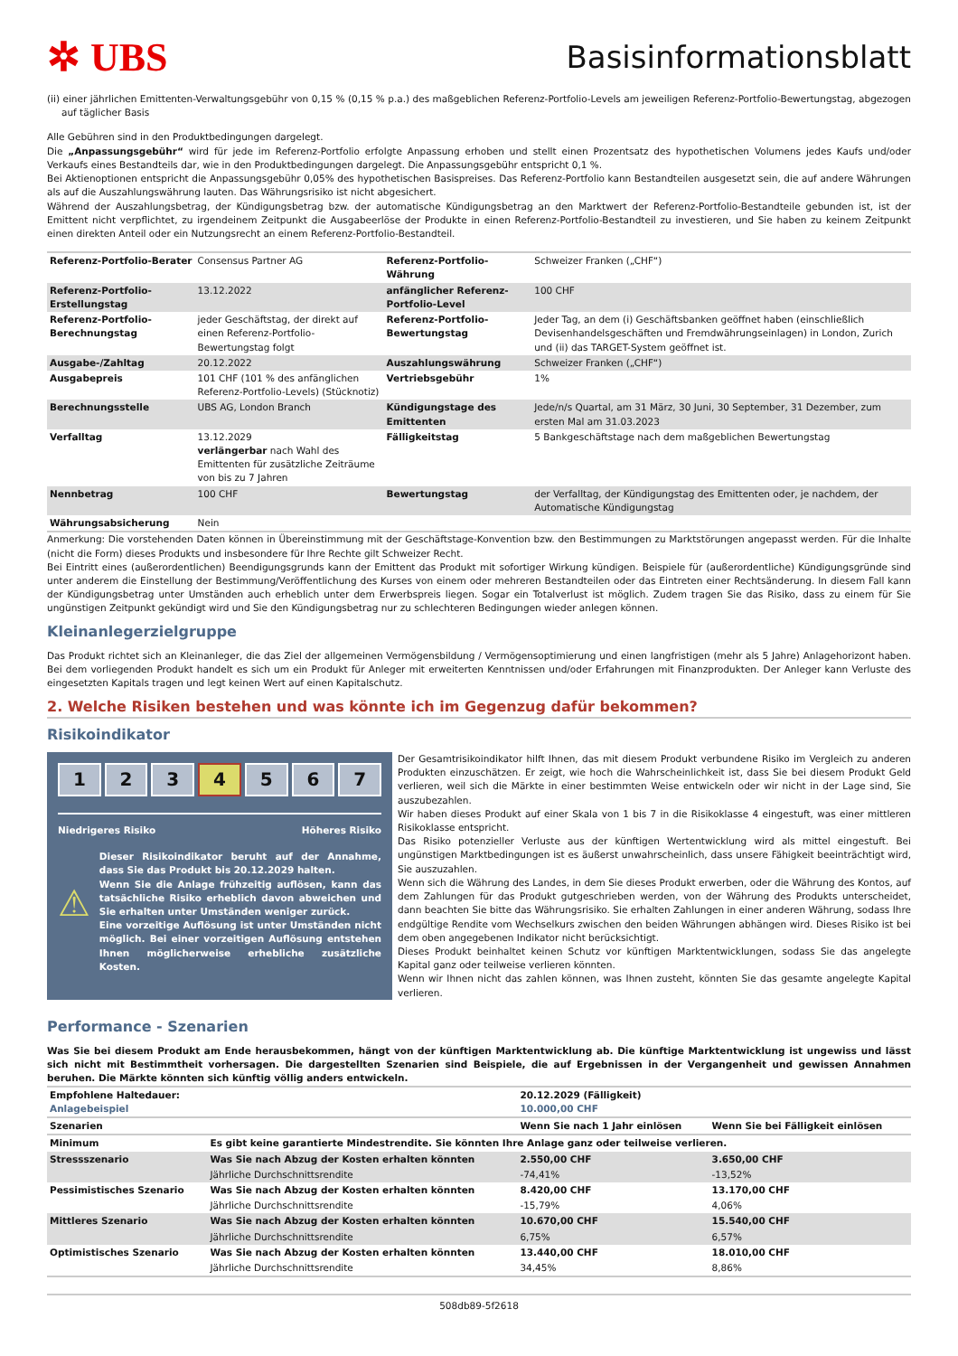✲ UBS
Basisinformationsblatt
(ii) einer jährlichen Emittenten-Verwaltungsgebühr von 0,15 % (0,15 % p.a.) des maßgeblichen Referenz-Portfolio-Levels am jeweiligen Referenz-Portfolio-Bewertungstag, abgezogen auf täglicher Basis
Alle Gebühren sind in den Produktbedingungen dargelegt.
Die „Anpassungsgebühr“ wird für jede im Referenz-Portfolio erfolgte Anpassung erhoben und stellt einen Prozentsatz des hypothetischen Volumens jedes Kaufs und/oder Verkaufs eines Bestandteils dar, wie in den Produktbedingungen dargelegt. Die Anpassungsgebühr entspricht 0,1 %.
Bei Aktienoptionen entspricht die Anpassungsgebühr 0,05% des hypothetischen Basispreises. Das Referenz-Portfolio kann Bestandteilen ausgesetzt sein, die auf andere Währungen als auf die Auszahlungswährung lauten. Das Währungsrisiko ist nicht abgesichert.
Während der Auszahlungsbetrag, der Kündigungsbetrag bzw. der automatische Kündigungsbetrag an den Marktwert der Referenz-Portfolio-Bestandteile gebunden ist, ist der Emittent nicht verpflichtet, zu irgendeinem Zeitpunkt die Ausgabeerlöse der Produkte in einen Referenz-Portfolio-Bestandteil zu investieren, und Sie haben zu keinem Zeitpunkt einen direkten Anteil oder ein Nutzungsrecht an einem Referenz-Portfolio-Bestandteil.
| Referenz-Portfolio-Berater | Consensus Partner AG | Referenz-Portfolio-Währung | Schweizer Franken („CHF“) |
| Referenz-Portfolio-Erstellungstag | 13.12.2022 | anfänglicher Referenz-Portfolio-Level | 100 CHF |
| Referenz-Portfolio-Berechnungstag | jeder Geschäftstag, der direkt auf einen Referenz-Portfolio-Bewertungstag folgt | Referenz-Portfolio-Bewertungstag | Jeder Tag, an dem (i) Geschäftsbanken geöffnet haben (einschließlich Devisenhandelsgeschäften und Fremdwährungseinlagen) in London, Zurich und (ii) das TARGET-System geöffnet ist. |
| Ausgabe-/Zahltag | 20.12.2022 | Auszahlungswährung | Schweizer Franken („CHF“) |
| Ausgabepreis | 101 CHF (101 % des anfänglichen Referenz-Portfolio-Levels) (Stücknotiz) | Vertriebsgebühr | 1% |
| Berechnungsstelle | UBS AG, London Branch | Kündigungstage des Emittenten | Jede/n/s Quartal, am 31 März, 30 Juni, 30 September, 31 Dezember, zum ersten Mal am 31.03.2023 |
| Verfalltag | 13.12.2029 verlängerbar nach Wahl des Emittenten für zusätzliche Zeiträume von bis zu 7 Jahren | Fälligkeitstag | 5 Bankgeschäftstage nach dem maßgeblichen Bewertungstag |
| Nennbetrag | 100 CHF | Bewertungstag | der Verfalltag, der Kündigungstag des Emittenten oder, je nachdem, der Automatische Kündigungstag |
| Währungsabsicherung | Nein | | |
Anmerkung: Die vorstehenden Daten können in Übereinstimmung mit der Geschäftstage-Konvention bzw. den Bestimmungen zu Marktstörungen angepasst werden. Für die Inhalte (nicht die Form) dieses Produkts und insbesondere für Ihre Rechte gilt Schweizer Recht.
Bei Eintritt eines (außerordentlichen) Beendigungsgrunds kann der Emittent das Produkt mit sofortiger Wirkung kündigen. Beispiele für (außerordentliche) Kündigungsgründe sind unter anderem die Einstellung der Bestimmung/Veröffentlichung des Kurses von einem oder mehreren Bestandteilen oder das Eintreten einer Rechtsänderung. In diesem Fall kann der Kündigungsbetrag unter Umständen auch erheblich unter dem Erwerbspreis liegen. Sogar ein Totalverlust ist möglich. Zudem tragen Sie das Risiko, dass zu einem für Sie ungünstigen Zeitpunkt gekündigt wird und Sie den Kündigungsbetrag nur zu schlechteren Bedingungen wieder anlegen können.
Kleinanlegerzielgruppe
Das Produkt richtet sich an Kleinanleger, die das Ziel der allgemeinen Vermögensbildung / Vermögensoptimierung und einen langfristigen (mehr als 5 Jahre) Anlagehorizont haben. Bei dem vorliegenden Produkt handelt es sich um ein Produkt für Anleger mit erweiterten Kenntnissen und/oder Erfahrungen mit Finanzprodukten. Der Anleger kann Verluste des eingesetzten Kapitals tragen und legt keinen Wert auf einen Kapitalschutz.
2. Welche Risiken bestehen und was könnte ich im Gegenzug dafür bekommen?
Risikoindikator
1 2 3 4 5 6 7
Niedrigeres Risiko Höheres Risiko
⚠
Dieser Risikoindikator beruht auf der Annahme, dass Sie das Produkt bis 20.12.2029 halten.
Wenn Sie die Anlage frühzeitig auflösen, kann das tatsächliche Risiko erheblich davon abweichen und Sie erhalten unter Umständen weniger zurück.
Eine vorzeitige Auflösung ist unter Umständen nicht möglich. Bei einer vorzeitigen Auflösung entstehen Ihnen möglicherweise erhebliche zusätzliche Kosten.
Der Gesamtrisikoindikator hilft Ihnen, das mit diesem Produkt verbundene Risiko im Vergleich zu anderen Produkten einzuschätzen. Er zeigt, wie hoch die Wahrscheinlichkeit ist, dass Sie bei diesem Produkt Geld verlieren, weil sich die Märkte in einer bestimmten Weise entwickeln oder wir nicht in der Lage sind, Sie auszubezahlen.
Wir haben dieses Produkt auf einer Skala von 1 bis 7 in die Risikoklasse 4 eingestuft, was einer mittleren Risikoklasse entspricht.
Das Risiko potenzieller Verluste aus der künftigen Wertentwicklung wird als mittel eingestuft. Bei ungünstigen Marktbedingungen ist es äußerst unwahrscheinlich, dass unsere Fähigkeit beeinträchtigt wird, Sie auszuzahlen.
Wenn sich die Währung des Landes, in dem Sie dieses Produkt erwerben, oder die Währung des Kontos, auf dem Zahlungen für das Produkt gutgeschrieben werden, von der Währung des Produkts unterscheidet, dann beachten Sie bitte das Währungsrisiko. Sie erhalten Zahlungen in einer anderen Währung, sodass Ihre endgültige Rendite vom Wechselkurs zwischen den beiden Währungen abhängen wird. Dieses Risiko ist bei dem oben angegebenen Indikator nicht berücksichtigt.
Dieses Produkt beinhaltet keinen Schutz vor künftigen Marktentwicklungen, sodass Sie das angelegte Kapital ganz oder teilweise verlieren könnten.
Wenn wir Ihnen nicht das zahlen können, was Ihnen zusteht, könnten Sie das gesamte angelegte Kapital verlieren.
Performance - Szenarien
Was Sie bei diesem Produkt am Ende herausbekommen, hängt von der künftigen Marktentwicklung ab. Die künftige Marktentwicklung ist ungewiss und lässt sich nicht mit Bestimmtheit vorhersagen. Die dargestellten Szenarien sind Beispiele, die auf Ergebnissen in der Vergangenheit und gewissen Annahmen beruhen. Die Märkte könnten sich künftig völlig anders entwickeln.
| Empfohlene Haltedauer: Anlagebeispiel | | 20.12.2029 (Fälligkeit) 10.000,00 CHF | |
| --- | --- | --- | --- |
| Szenarien | | Wenn Sie nach 1 Jahr einlösen | Wenn Sie bei Fälligkeit einlösen |
| Minimum | Es gibt keine garantierte Mindestrendite. Sie könnten Ihre Anlage ganz oder teilweise verlieren. | | |
| Stressszenario | Was Sie nach Abzug der Kosten erhalten könnten | 2.550,00 CHF | 3.650,00 CHF |
| | Jährliche Durchschnittsrendite | -74,41% | -13,52% |
| Pessimistisches Szenario | Was Sie nach Abzug der Kosten erhalten könnten | 8.420,00 CHF | 13.170,00 CHF |
| | Jährliche Durchschnittsrendite | -15,79% | 4,06% |
| Mittleres Szenario | Was Sie nach Abzug der Kosten erhalten könnten | 10.670,00 CHF | 15.540,00 CHF |
| | Jährliche Durchschnittsrendite | 6,75% | 6,57% |
| Optimistisches Szenario | Was Sie nach Abzug der Kosten erhalten könnten | 13.440,00 CHF | 18.010,00 CHF |
| | Jährliche Durchschnittsrendite | 34,45% | 8,86% |
508db89-5f2618